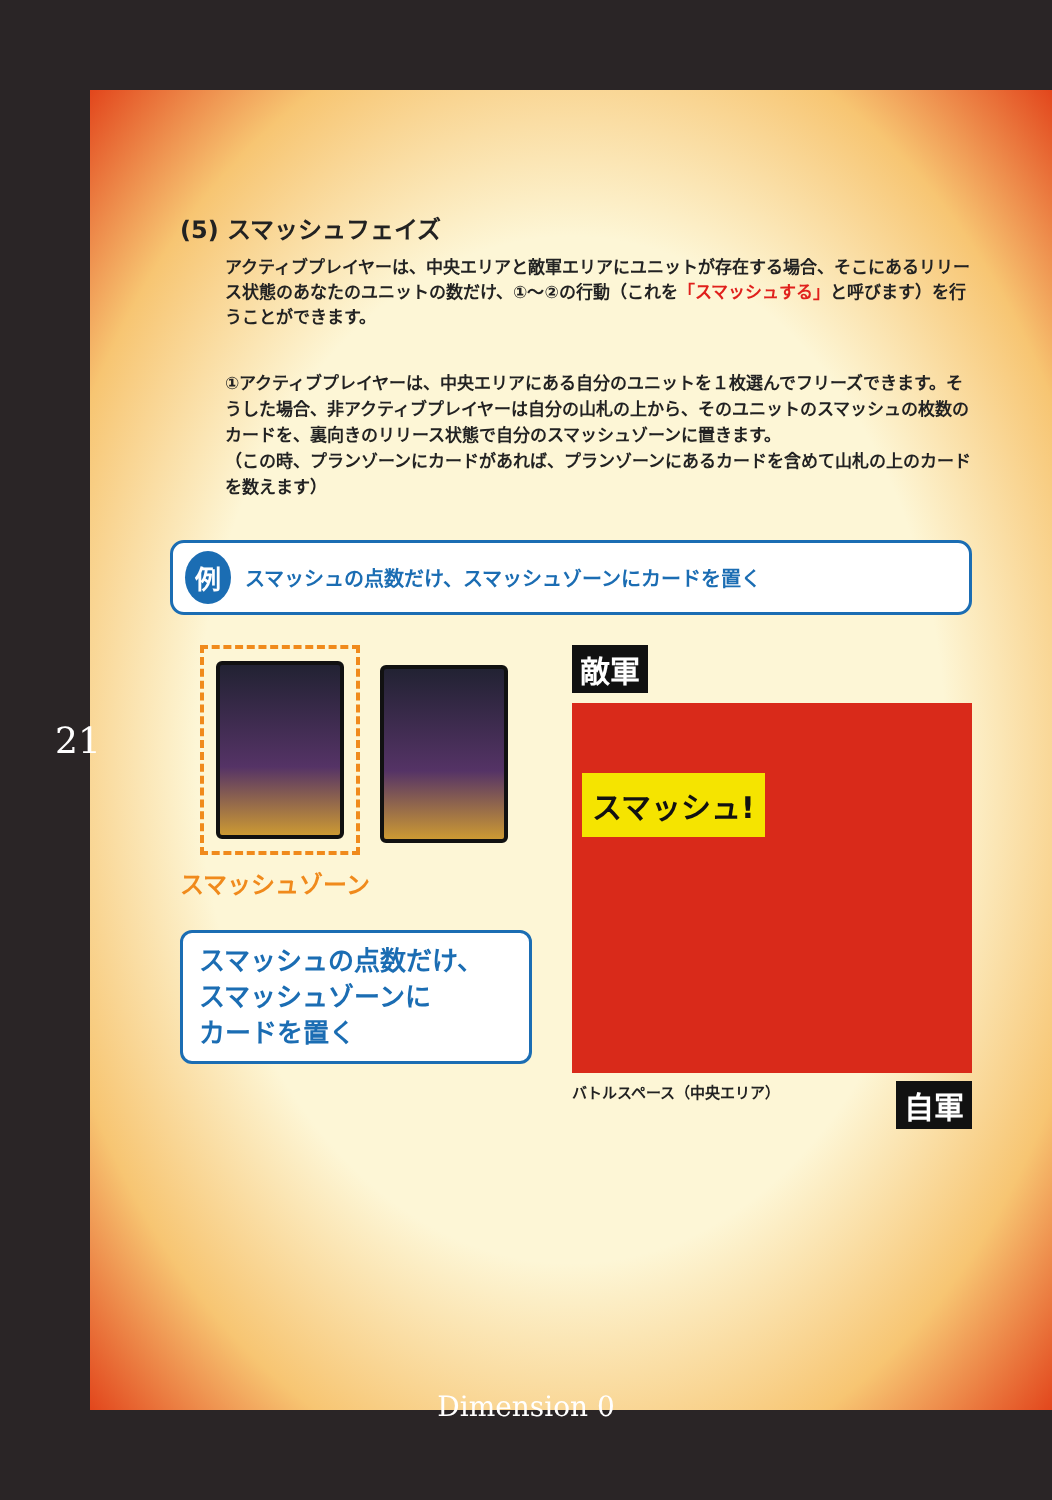(5) スマッシュフェイズ
アクティブプレイヤーは、中央エリアと敵軍エリアにユニットが存在する場合、そこにあるリリース状態のあなたのユニットの数だけ、①～②の行動（これを「スマッシュする」と呼びます）を行うことができます。
①アクティブプレイヤーは、中央エリアにある自分のユニットを１枚選んでフリーズできます。そうした場合、非アクティブプレイヤーは自分の山札の上から、そのユニットのスマッシュの枚数のカードを、裏向きのリリース状態で自分のスマッシュゾーンに置きます。
（この時、プランゾーンにカードがあれば、プランゾーンにあるカードを含めて山札の上のカードを数えます）
例 スマッシュの点数だけ、スマッシュゾーンにカードを置く
スマッシュゾーン
スマッシュの点数だけ、
スマッシュゾーンに
カードを置く
敵軍
スマッシュ!
バトルスペース（中央エリア） 自軍
21
Dimension 0